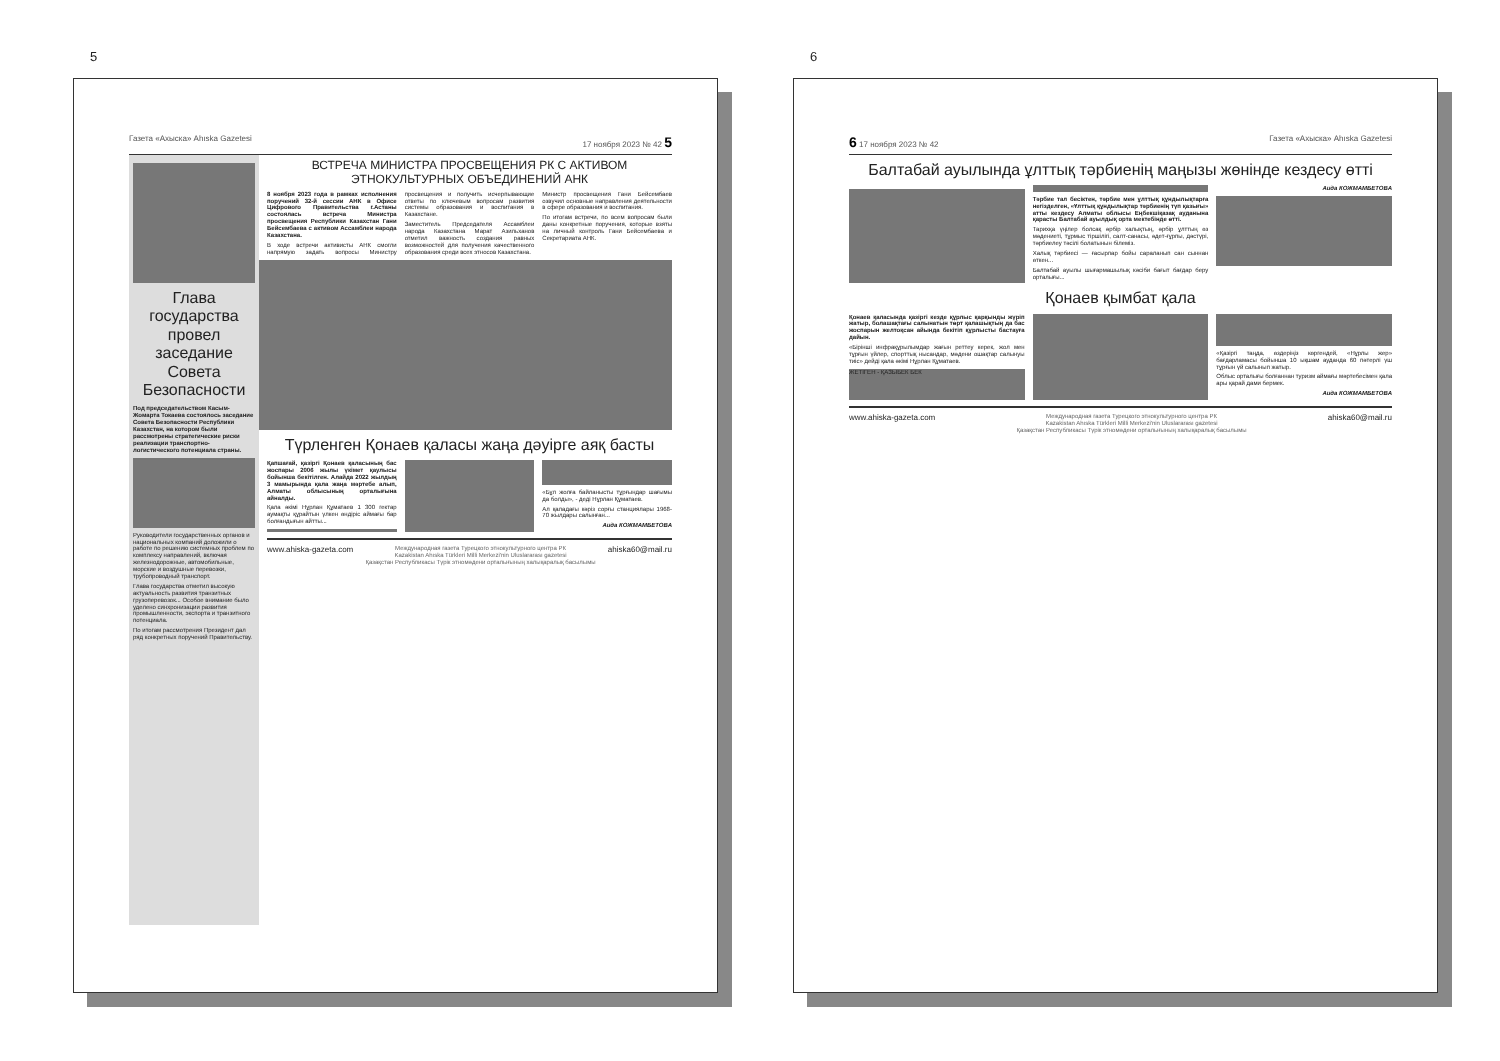5 6
Газета «Ахыска» Ahıska Gazetesi 17 ноября 2023 № 42 5
Глава государства провел заседание Совета Безопасности
Под председательством Касым-Жомарта Токаева состоялось заседание Совета Безопасности Республики Казахстан, на котором были рассмотрены стратегические риски реализации транспортно-логистического потенциала страны.
Руководители государственных органов и национальных компаний доложили о работе по решению системных проблем по комплексу направлений, включая железнодорожные, автомобильные, морские и воздушные перевозки, трубопроводный транспорт.
Глава государства отметил высокую актуальность развития транзитных грузоперевозок... Особое внимание было уделено синхронизации развития промышленности, экспорта и транзитного потенциала.
По итогам рассмотрения Президент дал ряд конкретных поручений Правительству.
ВСТРЕЧА МИНИСТРА ПРОСВЕЩЕНИЯ РК С АКТИВОМ ЭТНОКУЛЬТУРНЫХ ОБЪЕДИНЕНИЙ АНК
8 ноября 2023 года в рамках исполнения поручений 32-й сессии АНК в Офисе Цифрового Правительства г.Астаны состоялась встреча Министра просвещения Республики Казахстан Гани Бейсембаева с активом Ассамблеи народа Казахстана.
В ходе встречи активисты АНК смогли напрямую задать вопросы Министру просвещения и получить исчерпывающие ответы по ключевым вопросам развития системы образования и воспитания в Казахстане.
Заместитель Председателя Ассамблеи народа Казахстана Марат Азильханов отметил важность создания равных возможностей для получения качественного образования среди всех этносов Казахстана.
Министр просвещения Гани Бейсембаев озвучил основные направления деятельности в сфере образования и воспитания.
По итогам встречи, по всем вопросам были даны конкретные поручения, которые взяты на личный контроль Гани Бейсембаева и Секретариата АНК.
Түрленген Қонаев қаласы жаңа дәуірге аяқ басты
Қапшағай, қазіргі Қонаев қаласының бас жоспары 2006 жылы үкімет қаулысы бойынша бекітілген. Алайда 2022 жылдың 3 мамырында қала жаңа мәртебе алып, Алматы облысының орталығына айналды.
Қала әкімі Нұрлан Құматаев 1 300 гектар аумақты құрайтын үлкен өндіріс аймағы бар болғандығын айтты...
«Бұл жолға байланысты тұрғындар шағымы да болды», - деді Нұрлан Құматаев.
Ал қаладағы кәріз сорғы станциялары 1968-70 жылдары салынған...
Аида КОЖМАМБЕТОВА
www.ahiska-gazeta.com Международная газета Турецкого этнокультурного центра РК
Kazakistan Ahıska Türkleri Milli Merkezi'nin Uluslararası gazetesi
Қазақстан Республикасы Түрік этномәдени орталығының халықаралық басылымы ahiska60@mail.ru
6 17 ноября 2023 № 42 Газета «Ахыска» Ahıska Gazetesi
Балтабай ауылында ұлттық тәрбиенің маңызы жөнінде кездесу өтті
Тәрбие тал бесіктен, тәрбие мен ұлттық құндылықтарға негізделген, «Ұлттық құндылықтар тәрбиенің түп қазығы» атты кездесу Алматы облысы Еңбекшіқазақ ауданына қарасты Балтабай ауылдық орта мектебінде өтті.
Тарихқа үңілер болсақ әрбір халықтың, әрбір ұлттың өз мәдениеті, тұрмыс тіршілігі, салт-санасы, әдет-ғұрпы, дәстүрі, тәрбиелеу тәсілі болатынын білеміз.
Халық тәрбиесі — ғасырлар бойы сараланып сан сыннан өткен...
Балтабай ауылы шығармашылық кәсіби бағыт бағдар беру орталығы...
Аида КОЖМАМБЕТОВА
Қонаев қымбат қала
Қонаев қаласында қазіргі кезде құрлыс қарқынды жүріп жатыр, болашақтағы салынатын төрт қалашықтың да бас жоспарын желтоқсан айында бекітіп құрлысты бастауға дайын.
«Бірінші инфрақұрылымдар жағын реттеу керек, жол мен тұрғын үйлер, спорттық нысандар, мәдени ошақтар салынуы тиіс» дейді қала әкімі Нұрлан Құматаев.
ЖЕТІГЕН - ҚАЗЫБЕК БЕК
«Қазіргі таңда, өздеріңіз көргендей, «Нұрлы жер» бағдарламасы бойынша 10 ықшам ауданда 60 пәтерлі үш тұрғын үй салынып жатыр.
Облыс орталығы болғаннан туризм аймағы мәртебесімен қала ары қарай дами бермек.
Аида КОЖМАМБЕТОВА
www.ahiska-gazeta.com Международная газета Турецкого этнокультурного центра РК
Kazakistan Ahıska Türkleri Milli Merkezi'nin Uluslararası gazetesi
Қазақстан Республикасы Түрік этномәдени орталығының халықаралық басылымы ahiska60@mail.ru